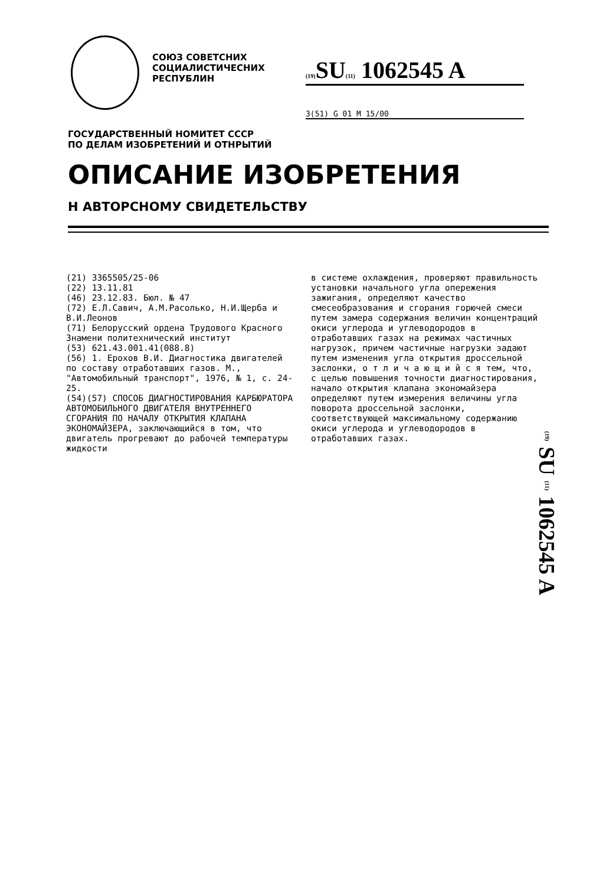СОЮЗ СОВЕТСНИХ
СОЦИАЛИСТИЧЕСНИХ
РЕСПУБЛИН
(19) SU(11) 1062545 A
3(51) G 01 M 15/00
ГОСУДАРСТВЕННЫЙ НОМИТЕТ СССР
ПО ДЕЛАМ ИЗОБРЕТЕНИЙ И ОТНРЫТИЙ
ОПИСАНИЕ ИЗОБРЕТЕНИЯ
Н АВТОРСНОМУ СВИДЕТЕЛЬСТВУ
(21) 3365505/25-06
(22) 13.11.81
(46) 23.12.83. Бюл. № 47
(72) Е.Л.Савич, А.М.Расолько, Н.И.Щерба и В.И.Леонов
(71) Белорусский ордена Трудового Красного Знамени политехнический институт
(53) 621.43.001.41(088.8)
(56) 1. Ерохов В.И. Диагностика двигателей по составу отработавших газов. М., "Автомобильный транспорт", 1976, № 1, с. 24-25.
(54)(57) СПОСОБ ДИАГНОСТИРОВАНИЯ КАРБЮРАТОРА АВТОМОБИЛЬНОГО ДВИГАТЕЛЯ ВНУТРЕННЕГО СГОРАНИЯ ПО НАЧАЛУ ОТКРЫТИЯ КЛАПАНА ЭКОНОМАЙЗЕРА, заключающийся в том, что двигатель прогревают до рабочей температуры жидкости
в системе охлаждения, проверяют правильность установки начального угла опережения зажигания, определяют качество смесеобразования и сгорания горючей смеси путем замера содержания величин концентраций окиси углерода и углеводородов в отработавших газах на режимах частичных нагрузок, причем частичные нагрузки задают путем изменения угла открытия дроссельной заслонки, о т л и ч а ю щ и й с я тем, что, с целью повышения точности диагностирования, начало открытия клапана экономайзера определяют путем измерения величины угла поворота дроссельной заслонки, соответствующей максимальному содержанию окиси углерода и углеводородов в отработавших газах.
(19) SU (11) 1062545 A